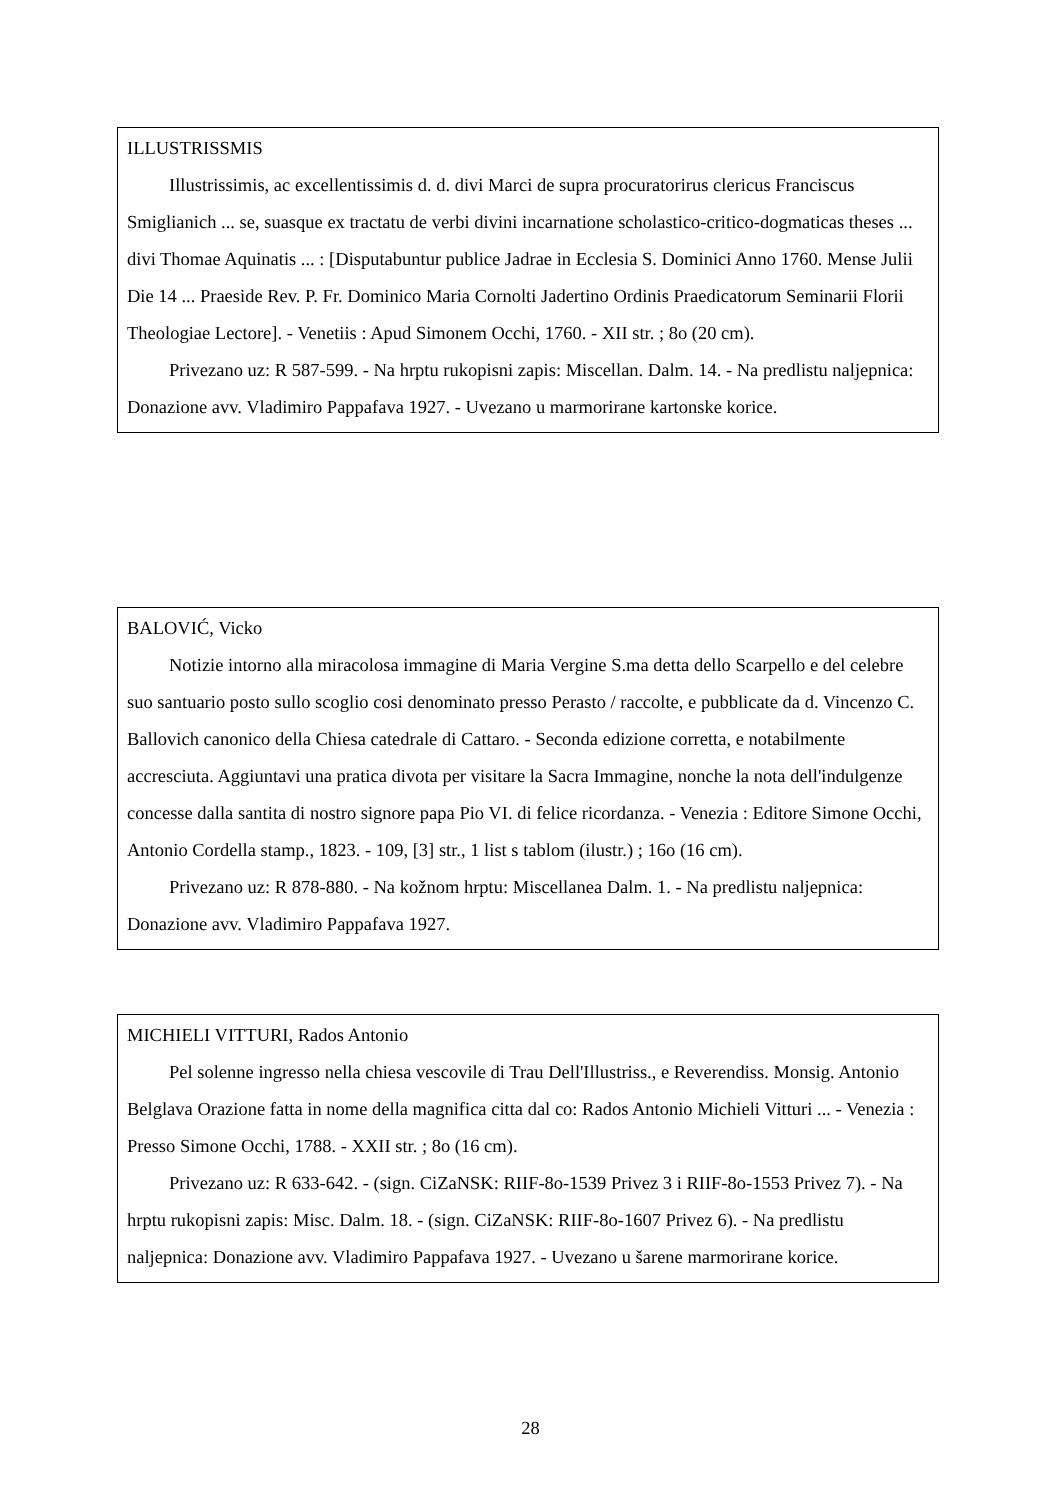ILLUSTRISSMIS
Illustrissimis, ac excellentissimis d. d. divi Marci de supra procuratorirus clericus Franciscus Smiglianich ... se, suasque ex tractatu de verbi divini incarnatione scholastico-critico-dogmaticas theses ... divi Thomae Aquinatis ... : [Disputabuntur publice Jadrae in Ecclesia S. Dominici Anno 1760. Mense Julii Die 14 ... Praeside Rev. P. Fr. Dominico Maria Cornolti Jadertino Ordinis Praedicatorum Seminarii Florii Theologiae Lectore]. - Venetiis : Apud Simonem Occhi, 1760. - XII str. ; 8o (20 cm).
Privezano uz: R 587-599. - Na hrptu rukopisni zapis: Miscellan. Dalm. 14. - Na predlistu naljepnica: Donazione avv. Vladimiro Pappafava 1927. - Uvezano u marmorirane kartonske korice.
BALOVIĆ, Vicko
Notizie intorno alla miracolosa immagine di Maria Vergine S.ma detta dello Scarpello e del celebre suo santuario posto sullo scoglio cosi denominato presso Perasto / raccolte, e pubblicate da d. Vincenzo C. Ballovich canonico della Chiesa catedrale di Cattaro. - Seconda edizione corretta, e notabilmente accresciuta. Aggiuntavi una pratica divota per visitare la Sacra Immagine, nonche la nota dell'indulgenze concesse dalla santita di nostro signore papa Pio VI. di felice ricordanza. - Venezia : Editore Simone Occhi, Antonio Cordella stamp., 1823. - 109, [3] str., 1 list s tablom (ilustr.) ; 16o (16 cm).
Privezano uz: R 878-880. - Na kožnom hrptu: Miscellanea Dalm. 1. - Na predlistu naljepnica: Donazione avv. Vladimiro Pappafava 1927.
MICHIELI VITTURI, Rados Antonio
Pel solenne ingresso nella chiesa vescovile di Trau Dell'Illustriss., e Reverendiss. Monsig. Antonio Belglava Orazione fatta in nome della magnifica citta dal co: Rados Antonio Michieli Vitturi ... - Venezia : Presso Simone Occhi, 1788. - XXII str. ; 8o (16 cm).
Privezano uz: R 633-642. - (sign. CiZaNSK: RIIF-8o-1539 Privez 3 i RIIF-8o-1553 Privez 7). - Na hrptu rukopisni zapis: Misc. Dalm. 18. - (sign. CiZaNSK: RIIF-8o-1607 Privez 6). - Na predlistu naljepnica: Donazione avv. Vladimiro Pappafava 1927. - Uvezano u šarene marmorirane korice.
28